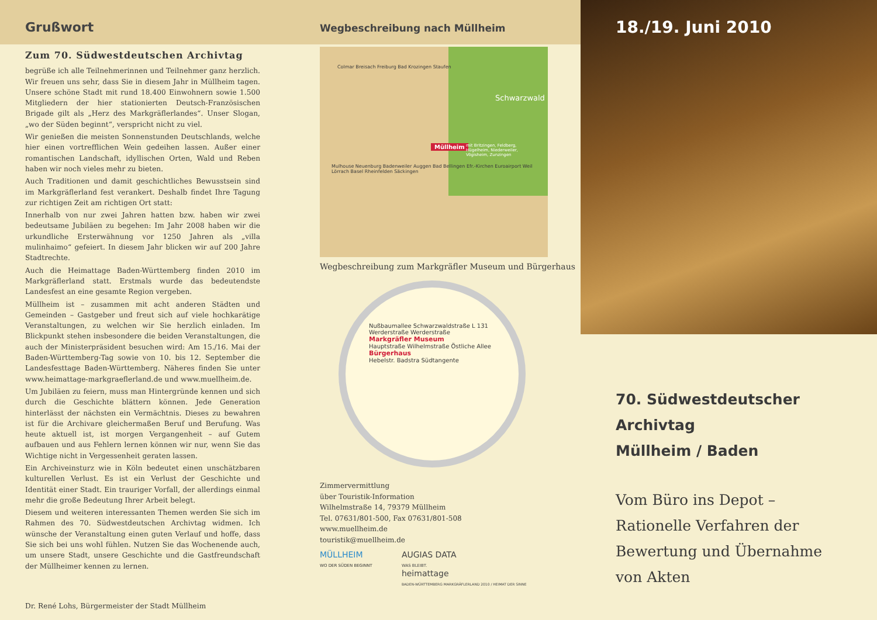Grußwort
Zum 70. Südwestdeutschen Archivtag
begrüße ich alle Teilnehmerinnen und Teilnehmer ganz herzlich. Wir freuen uns sehr, dass Sie in diesem Jahr in Müllheim tagen. Unsere schöne Stadt mit rund 18.400 Einwohnern sowie 1.500 Mitgliedern der hier stationierten Deutsch-Französischen Brigade gilt als „Herz des Markgräflerlandes“. Unser Slogan, „wo der Süden beginnt“, verspricht nicht zu viel.
Wir genießen die meisten Sonnenstunden Deutschlands, welche hier einen vortrefflichen Wein gedeihen lassen. Außer einer romantischen Landschaft, idyllischen Orten, Wald und Reben haben wir noch vieles mehr zu bieten.
Auch Traditionen und damit geschichtliches Bewusstsein sind im Markgräflerland fest verankert. Deshalb findet Ihre Tagung zur richtigen Zeit am richtigen Ort statt:
Innerhalb von nur zwei Jahren hatten bzw. haben wir zwei bedeutsame Jubiläen zu begehen: Im Jahr 2008 haben wir die urkundliche Ersterwähnung vor 1250 Jahren als „villa mulinhaimo“ gefeiert. In diesem Jahr blicken wir auf 200 Jahre Stadtrechte.
Auch die Heimattage Baden-Württemberg finden 2010 im Markgräflerland statt. Erstmals wurde das bedeutendste Landesfest an eine gesamte Region vergeben.
Müllheim ist – zusammen mit acht anderen Städten und Gemeinden – Gastgeber und freut sich auf viele hochkarätige Veranstaltungen, zu welchen wir Sie herzlich einladen. Im Blickpunkt stehen insbesondere die beiden Veranstaltungen, die auch der Ministerpräsident besuchen wird: Am 15./16. Mai der Baden-Württemberg-Tag sowie von 10. bis 12. September die Landesfesttage Baden-Württemberg. Näheres finden Sie unter www.heimattage-markgraeflerland.de und www.muellheim.de.
Um Jubiläen zu feiern, muss man Hintergründe kennen und sich durch die Geschichte blättern können. Jede Generation hinterlässt der nächsten ein Vermächtnis. Dieses zu bewahren ist für die Archivare gleichermaßen Beruf und Berufung. Was heute aktuell ist, ist morgen Vergangenheit – auf Gutem aufbauen und aus Fehlern lernen können wir nur, wenn Sie das Wichtige nicht in Vergessenheit geraten lassen.
Ein Archiveinsturz wie in Köln bedeutet einen unschätzbaren kulturellen Verlust. Es ist ein Verlust der Geschichte und Identität einer Stadt. Ein trauriger Vorfall, der allerdings einmal mehr die große Bedeutung Ihrer Arbeit belegt.
Diesem und weiteren interessanten Themen werden Sie sich im Rahmen des 70. Südwestdeutschen Archivtag widmen. Ich wünsche der Veranstaltung einen guten Verlauf und hoffe, dass Sie sich bei uns wohl fühlen. Nutzen Sie das Wochenende auch, um unsere Stadt, unsere Geschichte und die Gastfreundschaft der Müllheimer kennen zu lernen.
Dr. René Lohs, Bürgermeister der Stadt Müllheim
Wegbeschreibung nach Müllheim
Colmar Breisach Freiburg Bad Krozingen Staufen
Müllheim
Mulhouse Neuenburg Badenweiler Auggen Bad Bellingen Efr.-Kirchen Euroairport Weil Lörrach Basel Rheinfelden Säckingen
mit Britzingen, Feldberg, Hügelheim, Niederweiler, Vögisheim, Zunzingen
Schwarzwald
Wegbeschreibung zum Markgräfler Museum und Bürgerhaus
Nußbaum­allee Schwarzwaldstraße L 131 Werderstraße Werderstraße
Markgräfler Museum
Hauptstraße Wilhelmstraße Östliche Allee
Bürger­haus
Hebelstr. Badstra Südtangente
Zimmervermittlung
über Touristik-Information
Wilhelmstraße 14, 79379 Müllheim
Tel. 07631/801-500, Fax 07631/801-508
www.muellheim.de
touristik@muellheim.de
MÜLLHEIM
WO DER SÜDEN BEGINNT AUGIAS DATA
WAS BLEIBT.
heimattage
BADEN-WÜRTTEMBERG MARKGRÄFLERLAND 2010 / HEIMAT DER SINNE
18./19. Juni 2010
70. Südwestdeutscher Archivtag
Müllheim / Baden
Vom Büro ins Depot –
Rationelle Verfahren der
Bewertung und Übernahme
von Akten